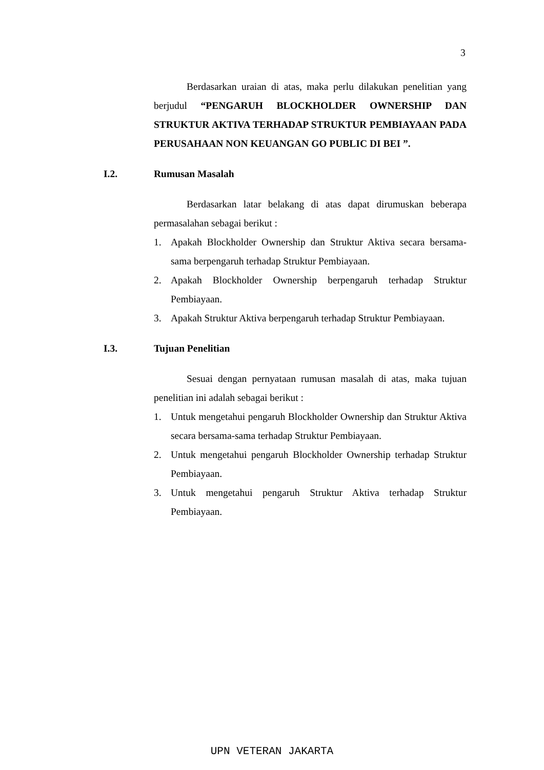3
Berdasarkan uraian di atas, maka perlu dilakukan penelitian yang berjudul “PENGARUH BLOCKHOLDER OWNERSHIP DAN STRUKTUR AKTIVA TERHADAP STRUKTUR PEMBIAYAAN PADA PERUSAHAAN NON KEUANGAN GO PUBLIC DI BEI ”.
I.2. Rumusan Masalah
Berdasarkan latar belakang di atas dapat dirumuskan beberapa permasalahan sebagai berikut :
1. Apakah Blockholder Ownership dan Struktur Aktiva secara bersama-sama berpengaruh terhadap Struktur Pembiayaan.
2. Apakah Blockholder Ownership berpengaruh terhadap Struktur Pembiayaan.
3. Apakah Struktur Aktiva berpengaruh terhadap Struktur Pembiayaan.
I.3. Tujuan Penelitian
Sesuai dengan pernyataan rumusan masalah di atas, maka tujuan penelitian ini adalah sebagai berikut :
1. Untuk mengetahui pengaruh Blockholder Ownership dan Struktur Aktiva secara bersama-sama terhadap Struktur Pembiayaan.
2. Untuk mengetahui pengaruh Blockholder Ownership terhadap Struktur Pembiayaan.
3. Untuk mengetahui pengaruh Struktur Aktiva terhadap Struktur Pembiayaan.
UPN VETERAN JAKARTA